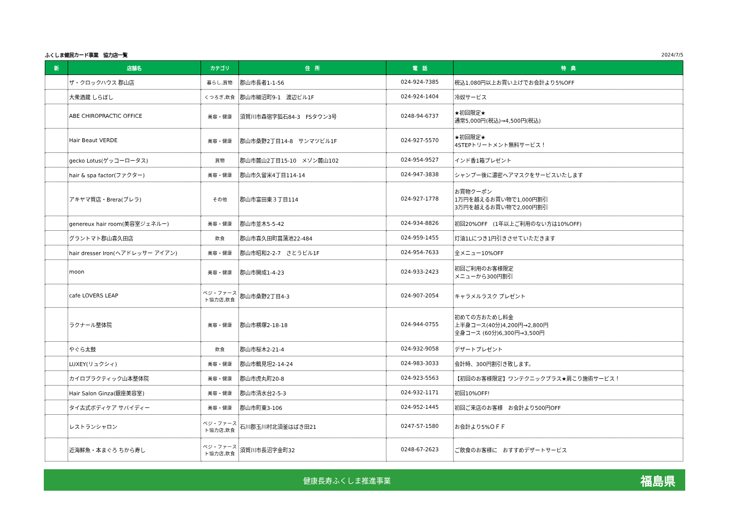ふくしま健民カード事業　協力店一覧 2024/7/5
| 新 | 店舗名 | カテゴリ | 住 所 | 電 話 | 特 典 |
| --- | --- | --- | --- | --- | --- |
| | ザ・クロックハウス 郡山店 | 暮らし,買物 | 郡山市長者1-1-56 | 024-924-7385 | 税込1,080円以上お買い上げでお会計より5%OFF |
| | 大衆酒蔵 しらぼし | くつろぎ,飲食 | 郡山市細沼町9-1 渡辺ビル1F | 024-924-1404 | 冷奴サービス |
| | ABE CHIROPRACTIC OFFICE | 美容・健康 | 須賀川市森宿字狐石84-3 FSタウン3号 | 0248-94-6737 | ★初回限定★ 通常5,000円(税込)→4,500円(税込) |
| | Hair Beaut VERDE | 美容・健康 | 郡山市桑野2丁目14-8 サンマツビル1F | 024-927-5570 | ★初回限定★ 4STEPトリートメント無料サービス！ |
| | gecko Lotus(ゲッコーロータス) | 買物 | 郡山市麓山2丁目15-10 メゾン麓山102 | 024-954-9527 | インド香1箱プレゼント |
| | hair & spa factor(ファクター) | 美容・健康 | 郡山市久留米4丁目114-14 | 024-947-3838 | シャンプー後に濃密ヘアマスクをサービスいたします |
| | アキヤマ質店・Brera(ブレラ) | その他 | 郡山市富田東３丁目114 | 024-927-1778 | お買物クーポン 1万円を越えるお買い物で1,000円割引 3万円を越えるお買い物で2,000円割引 |
| | genereux hair room(美容室ジェネルー) | 美容・健康 | 郡山市並木5-5-42 | 024-934-8826 | 初回20%OFF (1年以上ご利用のない方は10%OFF) |
| | グラントマト郡山喜久田店 | 飲食 | 郡山市喜久田町菖蒲池22-484 | 024-959-1455 | 灯油1Lにつき1円引きさせていただきます |
| | hair dresser Iron(ヘアドレッサー アイアン) | 美容・健康 | 郡山市昭和2-2-7 さとうビル1F | 024-954-7633 | 全メニュー10%OFF |
| | moon | 美容・健康 | 郡山市開成1-4-23 | 024-933-2423 | 初回ご利用のお客様限定 メニューから300円割引 |
| | cafe LOVERS LEAP | ベジ・ファースト協力店,飲食 | 郡山市桑野2丁目4-3 | 024-907-2054 | キャラメルラスク プレゼント |
| | ラクナール整体院 | 美容・健康 | 郡山市横塚2-18-18 | 024-944-0755 | 初めての方おためし料金 上半身コース(40分)4,200円→2,800円 全身コース (60分)6,300円→3,500円 |
| | やぐら太鼓 | 飲食 | 郡山市桜木2-21-4 | 024-932-9058 | デザートプレゼント |
| | LUXEY(リュクシィ) | 美容・健康 | 郡山市鶴見坦2-14-24 | 024-983-3033 | 会計時、300円割引き致します。 |
| | カイロプラクティック山本整体院 | 美容・健康 | 郡山市虎丸町20-8 | 024-923-5563 | 【初回のお客様限定】ワンテクニックプラス★肩こり施術サービス！ |
| | Hair Salon Ginza(銀座美容室) | 美容・健康 | 郡山市清水台2-5-3 | 024-932-1171 | 初回10%OFF! |
| | タイ古式ボディケア サバイディー | 美容・健康 | 郡山市町東3-106 | 024-952-1445 | 初回ご来店のお客様 お会計より500円OFF |
| | レストランシャロン | ベジ・ファースト協力店,飲食 | 石川郡玉川村北須釜はばき田21 | 0247-57-1580 | お会計より5%ＯＦＦ |
| | 近海鮮魚・本まぐろ ちから寿し | ベジ・ファースト協力店,飲食 | 須賀川市長沼字金町32 | 0248-67-2623 | ご飲食のお客様に おすすめデザートサービス |
健康長寿ふくしま推進事業 福島県